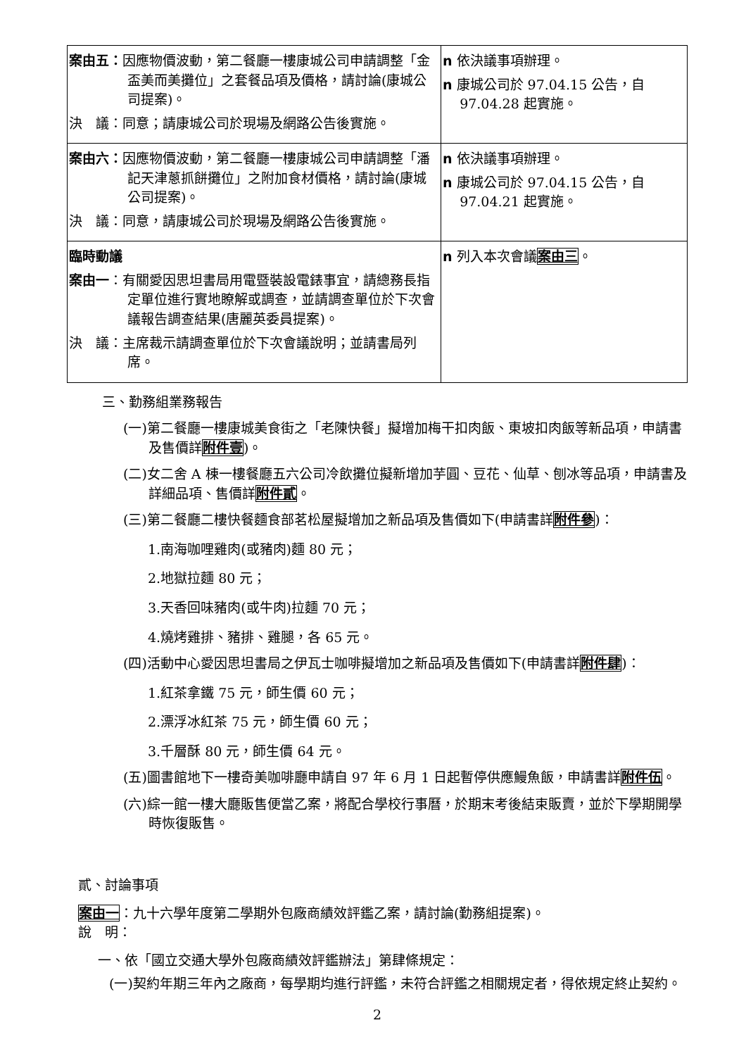| 案由五： 因應物價波動，第二餐廳一樓康城公司申請調整「金盃美而美攤位」之套餐品項及價格，請討論(康城公司提案)。 決 議：同意；請康城公司於現場及網路公告後實施。 | n 依決議事項辦理。 n 康城公司於 97.04.15 公告，自 97.04.28 起實施。 |
| 案由六： 因應物價波動，第二餐廳一樓康城公司申請調整「潘記天津蔥抓餅攤位」之附加食材價格，請討論(康城公司提案)。 決 議：同意，請康城公司於現場及網路公告後實施。 | n 依決議事項辦理。 n 康城公司於 97.04.15 公告，自 97.04.21 起實施。 |
| 臨時動議 案由一 ：有關愛因思坦書局用電暨裝設電錶事宜，請總務長指定單位進行實地瞭解或調查，並請調查單位於下次會議報告調查結果(唐麗英委員提案)。 決 議：主席裁示請調查單位於下次會議說明；並請書局列席。 | n 列入本次會議 案由三 。 |
三、勤務組業務報告
(一)第二餐廳一樓康城美食街之「老陳快餐」擬增加梅干扣肉飯、東坡扣肉飯等新品項，申請書及售價詳附件壹)。
(二)女二舍 A 棟一樓餐廳五六公司冷飲攤位擬新增加芋圓、豆花、仙草、刨冰等品項，申請書及詳細品項、售價詳附件貳。
(三)第二餐廳二樓快餐麵食部茗松屋擬增加之新品項及售價如下(申請書詳附件參)：
1.南海咖哩雞肉(或豬肉)麵 80 元；
2.地獄拉麵 80 元；
3.天香回味豬肉(或牛肉)拉麵 70 元；
4.燒烤雞排、豬排、雞腿，各 65 元。
(四)活動中心愛因思坦書局之伊瓦士咖啡擬增加之新品項及售價如下(申請書詳附件肆)：
1.紅茶拿鐵 75 元，師生價 60 元；
2.漂浮冰紅茶 75 元，師生價 60 元；
3.千層酥 80 元，師生價 64 元。
(五)圖書館地下一樓奇美咖啡廳申請自 97 年 6 月 1 日起暫停供應鰻魚飯，申請書詳附件伍。
(六)綜一館一樓大廳販售便當乙案，將配合學校行事曆，於期末考後結束販賣，並於下學期開學時恢復販售。
貳、討論事項
案由一：九十六學年度第二學期外包廠商績效評鑑乙案，請討論(勤務組提案)。
說　明：
一、依「國立交通大學外包廠商績效評鑑辦法」第肆條規定：
(一)契約年期三年內之廠商，每學期均進行評鑑，未符合評鑑之相關規定者，得依規定終止契約。
2